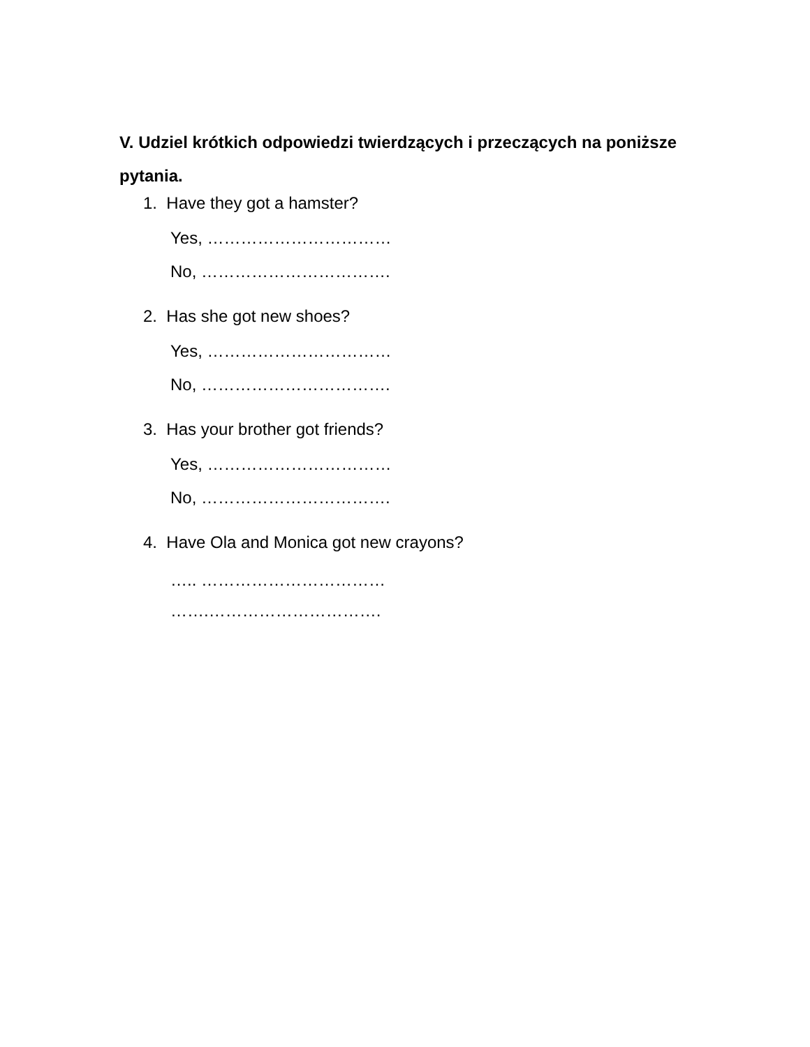V. Udziel krótkich odpowiedzi twierdzących i przeczących na poniższe pytania.
1. Have they got a hamster?
Yes, ……………………………
No, …………………………….
2. Has she got new shoes?
Yes, ……………………………
No, …………………………….
3. Has your brother got friends?
Yes, ……………………………
No, …………………………….
4. Have Ola and Monica got new crayons?
….. ……………………………
…….………………………….